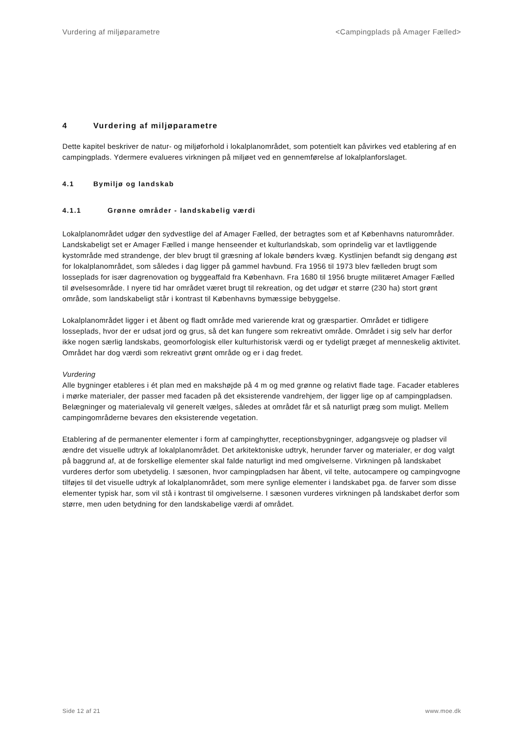Vurdering af miljøparametre <Campingplads på Amager Fælled>
4 Vurdering af miljøparametre
Dette kapitel beskriver de natur- og miljøforhold i lokalplanområdet, som potentielt kan påvirkes ved etablering af en campingplads. Ydermere evalueres virkningen på miljøet ved en gennemførelse af lokalplanforslaget.
4.1 Bymiljø og landskab
4.1.1 Grønne områder - landskabelig værdi
Lokalplanområdet udgør den sydvestlige del af Amager Fælled, der betragtes som et af Københavns naturområder. Landskabeligt set er Amager Fælled i mange henseender et kulturlandskab, som oprindelig var et lavtliggende kystområde med strandenge, der blev brugt til græsning af lokale bønders kvæg. Kystlinjen befandt sig dengang øst for lokalplanområdet, som således i dag ligger på gammel havbund. Fra 1956 til 1973 blev fælleden brugt som losseplads for især dagrenovation og byggeaffald fra København. Fra 1680 til 1956 brugte militæret Amager Fælled til øvelsesområde. I nyere tid har området været brugt til rekreation, og det udgør et større (230 ha) stort grønt område, som landskabeligt står i kontrast til Københavns bymæssige bebyggelse.
Lokalplanområdet ligger i et åbent og fladt område med varierende krat og græspartier. Området er tidligere losseplads, hvor der er udsat jord og grus, så det kan fungere som rekreativt område. Området i sig selv har derfor ikke nogen særlig landskabs, geomorfologisk eller kulturhistorisk værdi og er tydeligt præget af menneskelig aktivitet. Området har dog værdi som rekreativt grønt område og er i dag fredet.
Vurdering
Alle bygninger etableres i ét plan med en makshøjde på 4 m og med grønne og relativt flade tage. Facader etableres i mørke materialer, der passer med facaden på det eksisterende vandrehjem, der ligger lige op af campingpladsen. Belægninger og materialevalg vil generelt vælges, således at området får et så naturligt præg som muligt. Mellem campingområderne bevares den eksisterende vegetation.
Etablering af de permanenter elementer i form af campinghytter, receptionsbygninger, adgangsveje og pladser vil ændre det visuelle udtryk af lokalplanområdet. Det arkitektoniske udtryk, herunder farver og materialer, er dog valgt på baggrund af, at de forskellige elementer skal falde naturligt ind med omgivelserne. Virkningen på landskabet vurderes derfor som ubetydelig. I sæsonen, hvor campingpladsen har åbent, vil telte, autocampere og campingvogne tilføjes til det visuelle udtryk af lokalplanområdet, som mere synlige elementer i landskabet pga. de farver som disse elementer typisk har, som vil stå i kontrast til omgivelserne. I sæsonen vurderes virkningen på landskabet derfor som større, men uden betydning for den landskabelige værdi af området.
Side 12 af 21 www.moe.dk